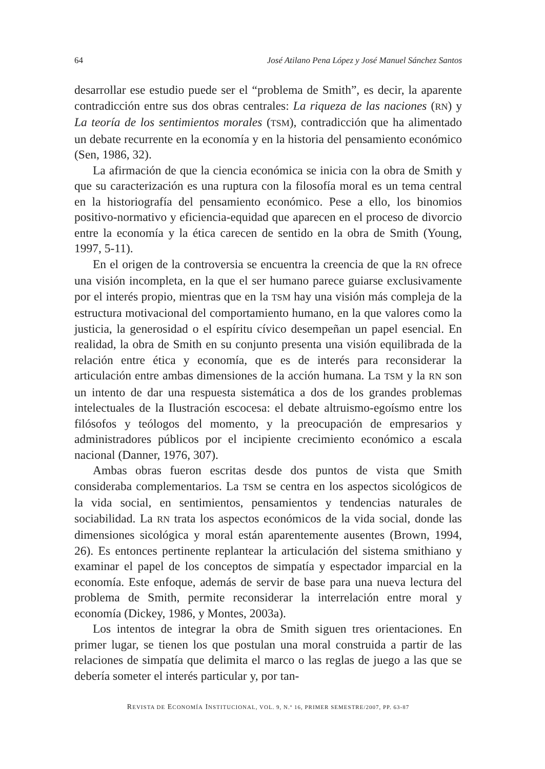64 José Atilano Pena López y José Manuel Sánchez Santos
desarrollar ese estudio puede ser el “problema de Smith”, es decir, la aparente contradicción entre sus dos obras centrales: La riqueza de las naciones (RN) y La teoría de los sentimientos morales (TSM), contradicción que ha alimentado un debate recurrente en la economía y en la historia del pensamiento económico (Sen, 1986, 32).
La afirmación de que la ciencia económica se inicia con la obra de Smith y que su caracterización es una ruptura con la filosofía moral es un tema central en la historiografía del pensamiento económico. Pese a ello, los binomios positivo-normativo y eficiencia-equidad que aparecen en el proceso de divorcio entre la economía y la ética carecen de sentido en la obra de Smith (Young, 1997, 5-11).
En el origen de la controversia se encuentra la creencia de que la RN ofrece una visión incompleta, en la que el ser humano parece guiarse exclusivamente por el interés propio, mientras que en la TSM hay una visión más compleja de la estructura motivacional del comportamiento humano, en la que valores como la justicia, la generosidad o el espíritu cívico desempeñan un papel esencial. En realidad, la obra de Smith en su conjunto presenta una visión equilibrada de la relación entre ética y economía, que es de interés para reconsiderar la articulación entre ambas dimensiones de la acción humana. La TSM y la RN son un intento de dar una respuesta sistemática a dos de los grandes problemas intelectuales de la Ilustración escocesa: el debate altruismo-egoísmo entre los filósofos y teólogos del momento, y la preocupación de empresarios y administradores públicos por el incipiente crecimiento económico a escala nacional (Danner, 1976, 307).
Ambas obras fueron escritas desde dos puntos de vista que Smith consideraba complementarios. La TSM se centra en los aspectos sicológicos de la vida social, en sentimientos, pensamientos y tendencias naturales de sociabilidad. La RN trata los aspectos económicos de la vida social, donde las dimensiones sicológica y moral están aparentemente ausentes (Brown, 1994, 26). Es entonces pertinente replantear la articulación del sistema smithiano y examinar el papel de los conceptos de simpatía y espectador imparcial en la economía. Este enfoque, además de servir de base para una nueva lectura del problema de Smith, permite reconsiderar la interrelación entre moral y economía (Dickey, 1986, y Montes, 2003a).
Los intentos de integrar la obra de Smith siguen tres orientaciones. En primer lugar, se tienen los que postulan una moral construida a partir de las relaciones de simpatía que delimita el marco o las reglas de juego a las que se debería someter el interés particular y, por tan-
REVISTA DE ECONOMÍA INSTITUCIONAL, VOL. 9, N.º 16, PRIMER SEMESTRE/2007, PP. 63-87